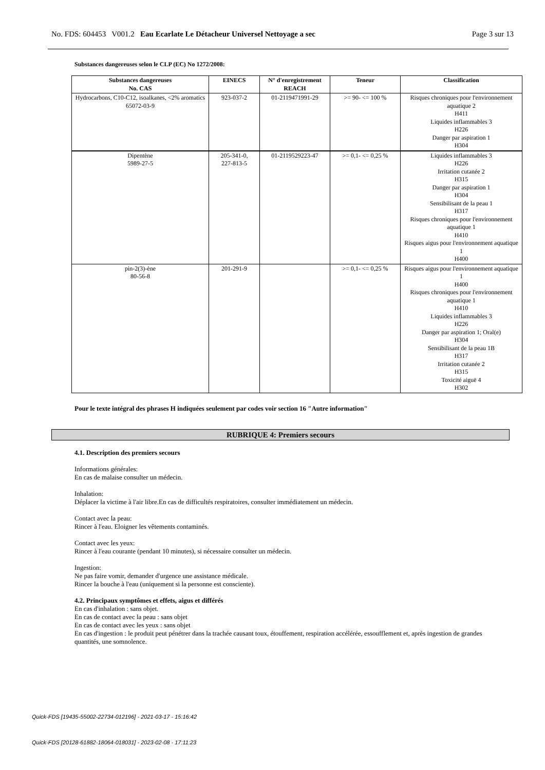No. FDS: 604453 V001.2 Eau Ecarlate Le Détacheur Universel Nettoyage a sec Page 3 sur 13
Substances dangereuses selon le CLP (EC) No 1272/2008:
| Substances dangereuses No. CAS | EINECS | N° d'enregistrement REACH | Teneur | Classification |
| --- | --- | --- | --- | --- |
| Hydrocarbons, C10-C12, isoalkanes, <2% aromatics 65072-03-9 | 923-037-2 | 01-2119471991-29 | >= 90- <= 100 % | Risques chroniques pour l'environnement aquatique 2 H411 Liquides inflammables 3 H226 Danger par aspiration 1 H304 |
| Dipentène 5989-27-5 | 205-341-0, 227-813-5 | 01-2119529223-47 | >= 0,1- <= 0,25 % | Liquides inflammables 3 H226 Irritation cutanée 2 H315 Danger par aspiration 1 H304 Sensibilisant de la peau 1 H317 Risques chroniques pour l'environnement aquatique 1 H410 Risques aigus pour l'environnement aquatique 1 H400 |
| pin-2(3)-ène 80-56-8 | 201-291-9 | | >= 0,1- <= 0,25 % | Risques aigus pour l'environnement aquatique 1 H400 Risques chroniques pour l'environnement aquatique 1 H410 Liquides inflammables 3 H226 Danger par aspiration 1; Oral(e) H304 Sensibilisant de la peau 1B H317 Irritation cutanée 2 H315 Toxicité aiguë 4 H302 |
Pour le texte intégral des phrases H indiquées seulement par codes voir section 16 "Autre information"
RUBRIQUE 4: Premiers secours
4.1. Description des premiers secours
Informations générales:
En cas de malaise consulter un médecin.
Inhalation:
Déplacer la victime à l'air libre.En cas de difficultés respiratoires, consulter immédiatement un médecin.
Contact avec la peau:
Rincer à l'eau. Eloigner les vêtements contaminés.
Contact avec les yeux:
Rincer à l'eau courante (pendant 10 minutes), si nécessaire consulter un médecin.
Ingestion:
Ne pas faire vomir, demander d'urgence une assistance médicale.
Rincer la bouche à l'eau (uniquement si la personne est consciente).
4.2. Principaux symptômes et effets, aigus et différés
En cas d'inhalation : sans objet.
En cas de contact avec la peau : sans objet
En cas de contact avec les yeux : sans objet
En cas d'ingestion : le produit peut pénétrer dans la trachée causant toux, étouffement, respiration accélérée, essoufflement et, après ingestion de grandes quantités, une somnolence.
Quick-FDS [19435-55002-22734-012196] - 2021-03-17 - 15:16:42
Quick-FDS [20128-61882-18064-018031] - 2023-02-08 - 17:11:23